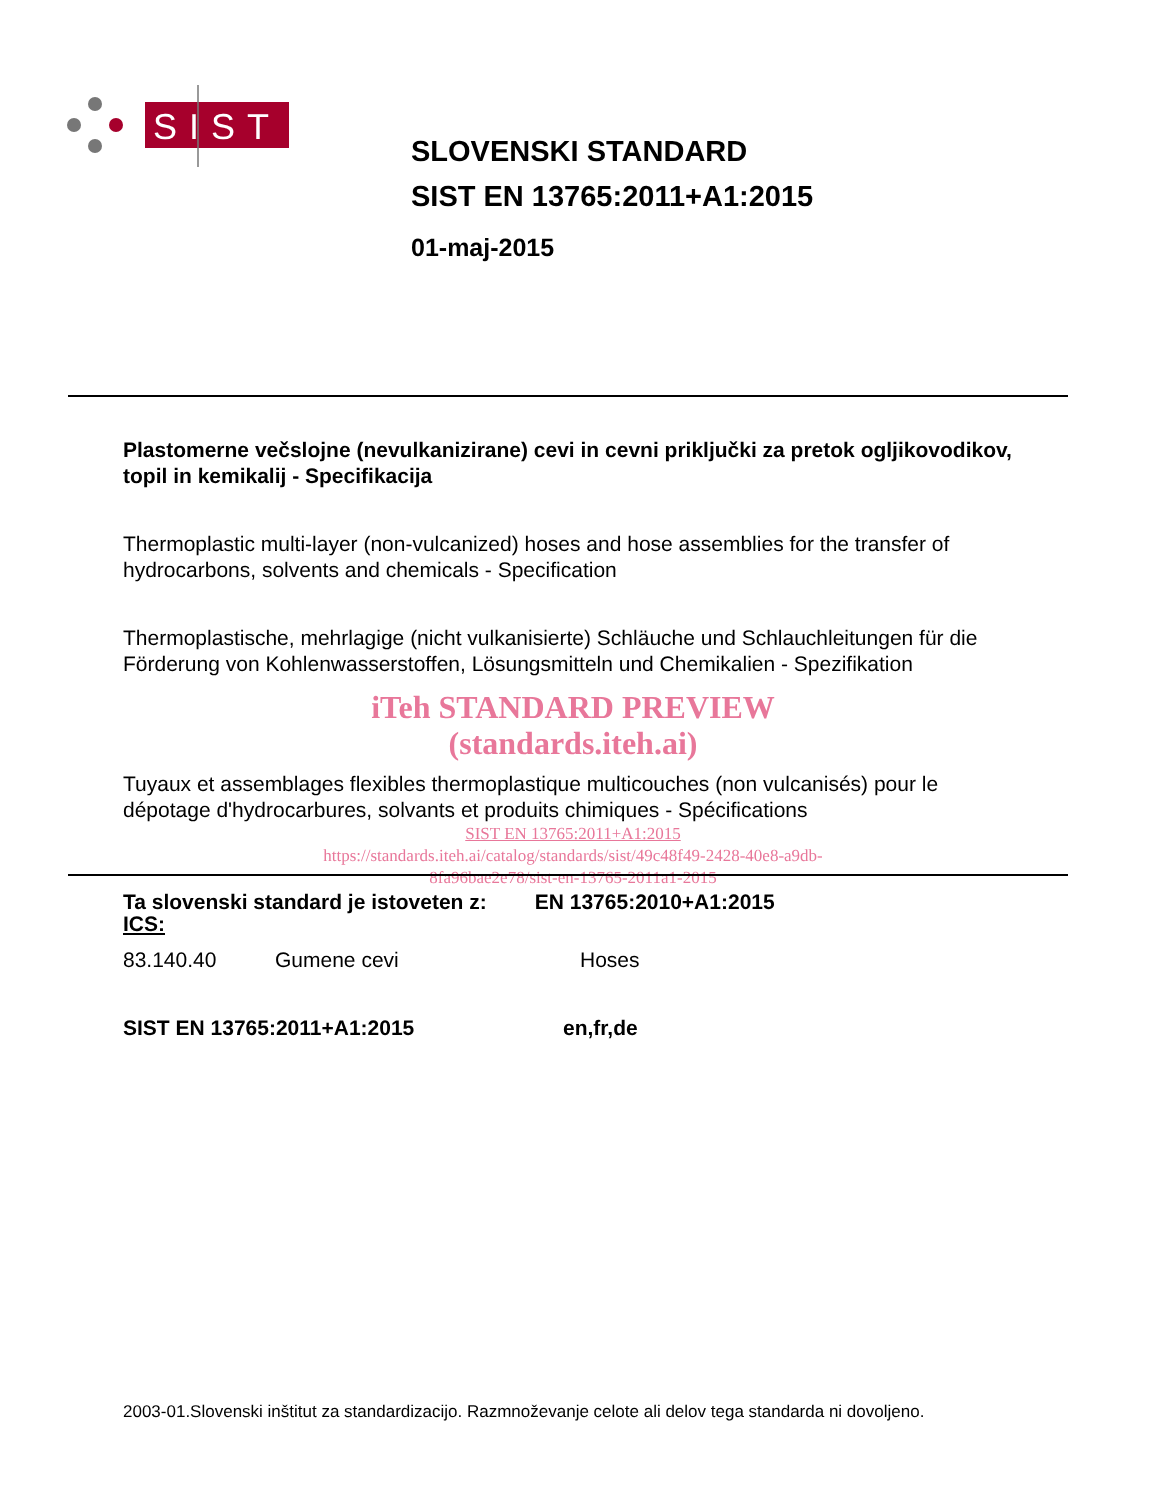SIST
SLOVENSKI STANDARD
SIST EN 13765:2011+A1:2015
01-maj-2015
Plastomerne večslojne (nevulkanizirane) cevi in cevni priključki za pretok ogljikovodikov, topil in kemikalij - Specifikacija
Thermoplastic multi-layer (non-vulcanized) hoses and hose assemblies for the transfer of hydrocarbons, solvents and chemicals - Specification
Thermoplastische, mehrlagige (nicht vulkanisierte) Schläuche und Schlauchleitungen für die Förderung von Kohlenwasserstoffen, Lösungsmitteln und Chemikalien - Spezifikation
iTeh STANDARD PREVIEW
(standards.iteh.ai)
Tuyaux et assemblages flexibles thermoplastique multicouches (non vulcanisés) pour le dépotage d'hydrocarbures, solvants et produits chimiques - Spécifications
SIST EN 13765:2011+A1:2015
https://standards.iteh.ai/catalog/standards/sist/49c48f49-2428-40e8-a9db-
8fa96bae2e78/sist-en-13765-2011a1-2015
Ta slovenski standard je istoveten z: EN 13765:2010+A1:2015
ICS:
83.140.40 Gumene cevi Hoses
SIST EN 13765:2011+A1:2015 en,fr,de
2003-01.Slovenski inštitut za standardizacijo. Razmnoževanje celote ali delov tega standarda ni dovoljeno.